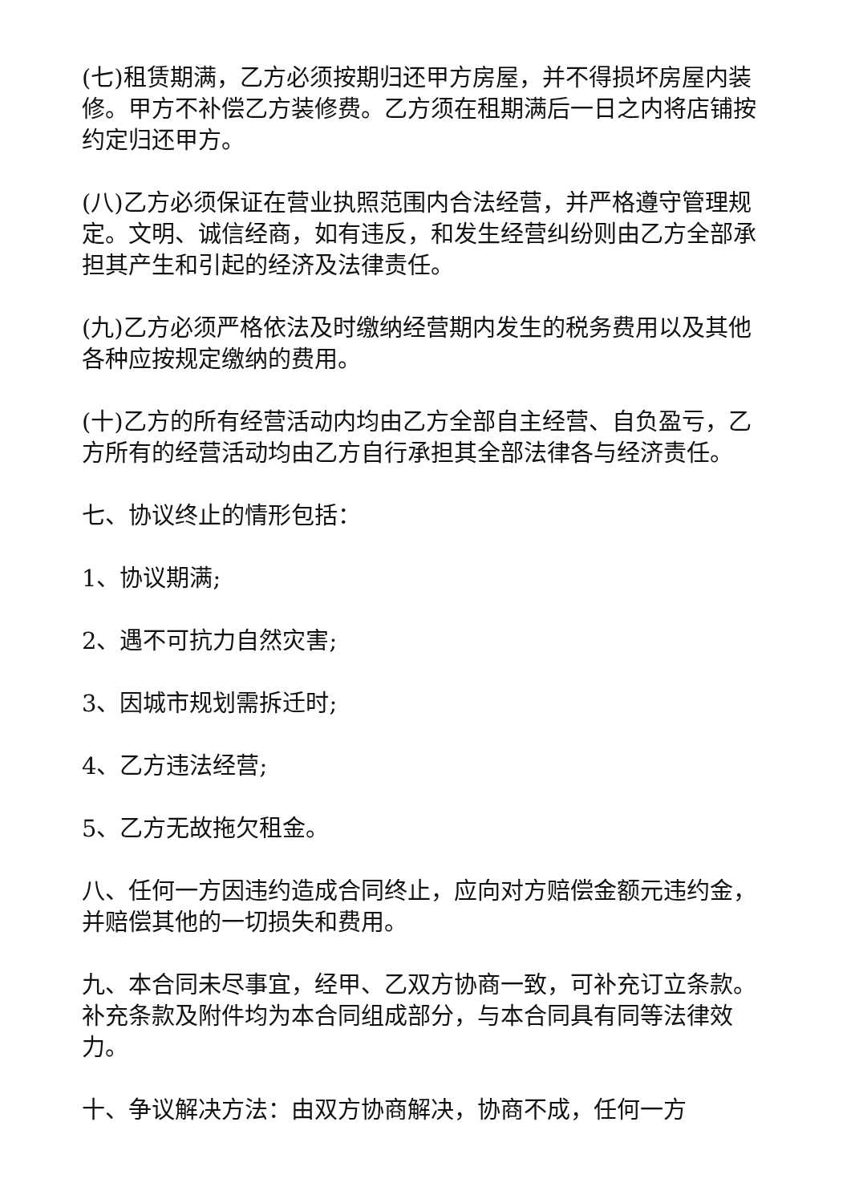(七)租赁期满，乙方必须按期归还甲方房屋，并不得损坏房屋内装修。甲方不补偿乙方装修费。乙方须在租期满后一日之内将店铺按约定归还甲方。
(八)乙方必须保证在营业执照范围内合法经营，并严格遵守管理规定。文明、诚信经商，如有违反，和发生经营纠纷则由乙方全部承担其产生和引起的经济及法律责任。
(九)乙方必须严格依法及时缴纳经营期内发生的税务费用以及其他各种应按规定缴纳的费用。
(十)乙方的所有经营活动内均由乙方全部自主经营、自负盈亏，乙方所有的经营活动均由乙方自行承担其全部法律各与经济责任。
七、协议终止的情形包括：
1、协议期满;
2、遇不可抗力自然灾害;
3、因城市规划需拆迁时;
4、乙方违法经营;
5、乙方无故拖欠租金。
八、任何一方因违约造成合同终止，应向对方赔偿金额元违约金，并赔偿其他的一切损失和费用。
九、本合同未尽事宜，经甲、乙双方协商一致，可补充订立条款。补充条款及附件均为本合同组成部分，与本合同具有同等法律效力。
十、争议解决方法：由双方协商解决，协商不成，任何一方